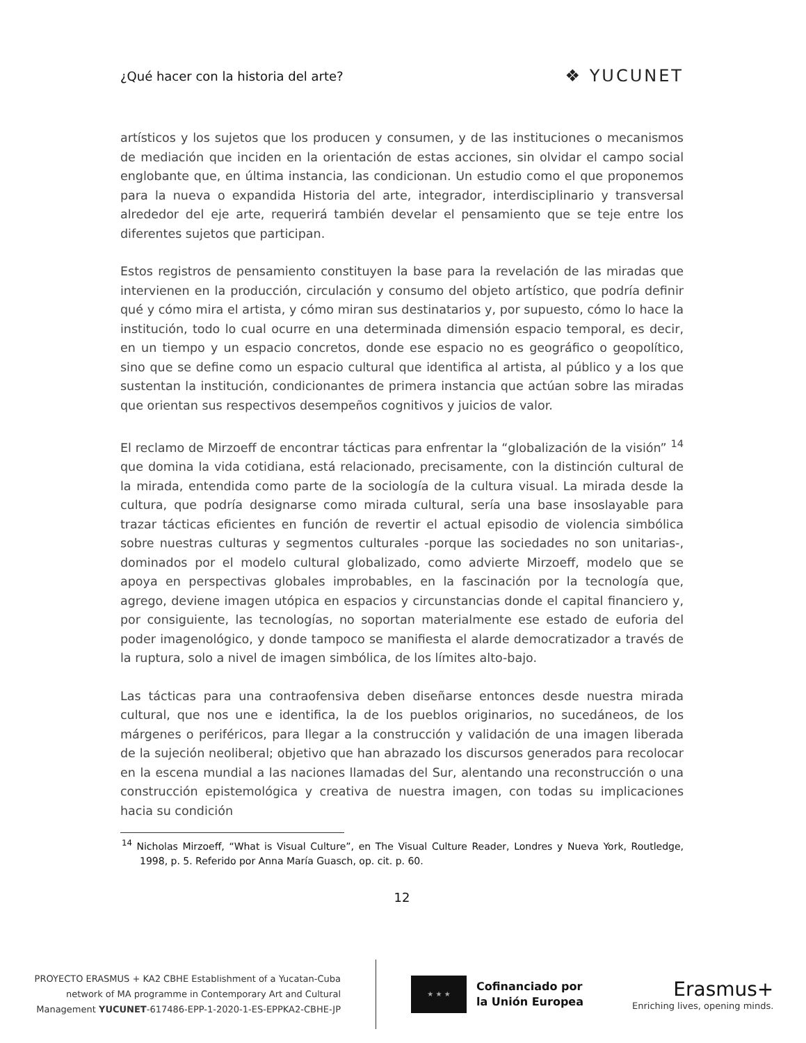¿Qué hacer con la historia del arte? ❖ YUCUNET
artísticos y los sujetos que los producen y consumen, y de las instituciones o mecanismos de mediación que inciden en la orientación de estas acciones, sin olvidar el campo social englobante que, en última instancia, las condicionan. Un estudio como el que proponemos para la nueva o expandida Historia del arte, integrador, interdisciplinario y transversal alrededor del eje arte, requerirá también develar el pensamiento que se teje entre los diferentes sujetos que participan.
Estos registros de pensamiento constituyen la base para la revelación de las miradas que intervienen en la producción, circulación y consumo del objeto artístico, que podría definir qué y cómo mira el artista, y cómo miran sus destinatarios y, por supuesto, cómo lo hace la institución, todo lo cual ocurre en una determinada dimensión espacio temporal, es decir, en un tiempo y un espacio concretos, donde ese espacio no es geográfico o geopolítico, sino que se define como un espacio cultural que identifica al artista, al público y a los que sustentan la institución, condicionantes de primera instancia que actúan sobre las miradas que orientan sus respectivos desempeños cognitivos y juicios de valor.
El reclamo de Mirzoeff de encontrar tácticas para enfrentar la “globalización de la visión” <sup>14</sup> que domina la vida cotidiana, está relacionado, precisamente, con la distinción cultural de la mirada, entendida como parte de la sociología de la cultura visual. La mirada desde la cultura, que podría designarse como mirada cultural, sería una base insoslayable para trazar tácticas eficientes en función de revertir el actual episodio de violencia simbólica sobre nuestras culturas y segmentos culturales -porque las sociedades no son unitarias-, dominados por el modelo cultural globalizado, como advierte Mirzoeff, modelo que se apoya en perspectivas globales improbables, en la fascinación por la tecnología que, agrego, deviene imagen utópica en espacios y circunstancias donde el capital financiero y, por consiguiente, las tecnologías, no soportan materialmente ese estado de euforia del poder imagenológico, y donde tampoco se manifiesta el alarde democratizador a través de la ruptura, solo a nivel de imagen simbólica, de los límites alto-bajo.
Las tácticas para una contraofensiva deben diseñarse entonces desde nuestra mirada cultural, que nos une e identifica, la de los pueblos originarios, no sucedáneos, de los márgenes o periféricos, para llegar a la construcción y validación de una imagen liberada de la sujeción neoliberal; objetivo que han abrazado los discursos generados para recolocar en la escena mundial a las naciones llamadas del Sur, alentando una reconstrucción o una construcción epistemológica y creativa de nuestra imagen, con todas su implicaciones hacia su condición
<sup>14</sup> Nicholas Mirzoeff, “What is Visual Culture”, en The Visual Culture Reader, Londres y Nueva York, Routledge, 1998, p. 5. Referido por Anna María Guasch, op. cit. p. 60.
12
PROYECTO ERASMUS + KA2 CBHE Establishment of a Yucatan-Cuba
network of MA programme in Contemporary Art and Cultural
Management YUCUNET-617486-EPP-1-2020-1-ES-EPPKA2-CBHE-JP
★ ★ ★
Cofinanciado por
la Unión Europea
Erasmus+
Enriching lives, opening minds.